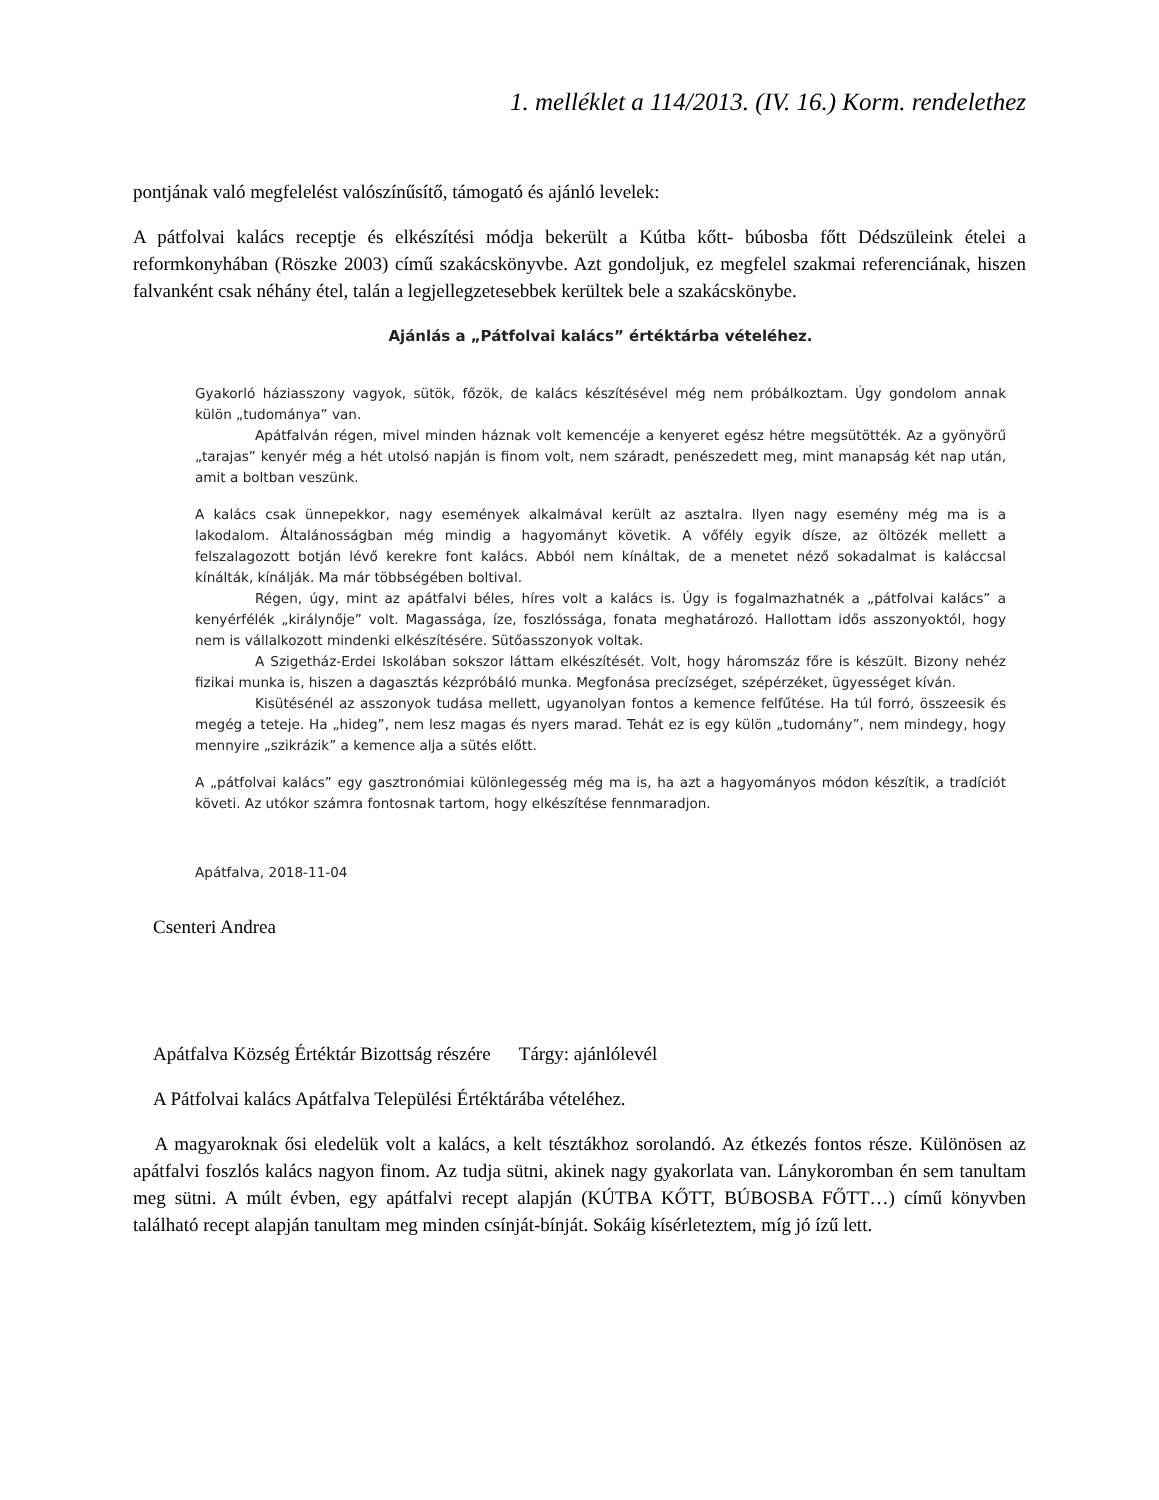1. melléklet a 114/2013. (IV. 16.) Korm. rendelethez
pontjának való megfelelést valószínűsítő, támogató és ajánló levelek:
A pátfolvai kalács receptje és elkészítési módja bekerült a Kútba kőtt- búbosba főtt Dédszüleink ételei a reformkonyhában (Röszke 2003) című szakácskönyvbe. Azt gondoljuk, ez megfelel szakmai referenciának, hiszen falvanként csak néhány étel, talán a legjellegzetesebbek kerültek bele a szakácskönybe.
Ajánlás a „Pátfolvai kalács” értéktárba vételéhez.
Gyakorló háziasszony vagyok, sütök, főzök, de kalács készítésével még nem próbálkoztam. Úgy gondolom annak külön „tudománya” van.
Apátfalván régen, mivel minden háznak volt kemencéje a kenyeret egész hétre megsütötték. Az a gyönyörű „tarajas” kenyér még a hét utolsó napján is finom volt, nem száradt, penészedett meg, mint manapság két nap után, amit a boltban veszünk.
A kalács csak ünnepekkor, nagy események alkalmával került az asztalra. Ilyen nagy esemény még ma is a lakodalom. Általánosságban még mindig a hagyományt követik. A vőfély egyik dísze, az öltözék mellett a felszalagozott botján lévő kerekre font kalács. Abból nem kínáltak, de a menetet néző sokadalmat is kaláccsal kínálták, kínálják. Ma már többségében boltival.
Régen, úgy, mint az apátfalvi béles, híres volt a kalács is. Úgy is fogalmazhatnék a „pátfolvai kalács” a kenyérfélék „királynője” volt. Magassága, íze, foszlóssága, fonata meghatározó. Hallottam idős asszonyoktól, hogy nem is vállalkozott mindenki elkészítésére. Sütőasszonyok voltak.
A Szigetház-Erdei Iskolában sokszor láttam elkészítését. Volt, hogy háromszáz főre is készült. Bizony nehéz fizikai munka is, hiszen a dagasztás kézpróbáló munka. Megfonása precízséget, szépérzéket, ügyességet kíván.
Kisütésénél az asszonyok tudása mellett, ugyanolyan fontos a kemence felfűtése. Ha túl forró, összeesik és megég a teteje. Ha „hideg”, nem lesz magas és nyers marad. Tehát ez is egy külön „tudomány”, nem mindegy, hogy mennyire „szikrázik” a kemence alja a sütés előtt.
A „pátfolvai kalács” egy gasztronómiai különlegesség még ma is, ha azt a hagyományos módon készítik, a tradíciót követi. Az utókor számra fontosnak tartom, hogy elkészítése fennmaradjon.
Apátfalva, 2018-11-04
Csenteri Andrea
Apátfalva Község Értéktár Bizottság részére Tárgy: ajánlólevél
A Pátfolvai kalács Apátfalva Települési Értéktárába vételéhez.
A magyaroknak ősi eledelük volt a kalács, a kelt tésztákhoz sorolandó. Az étkezés fontos része. Különösen az apátfalvi foszlós kalács nagyon finom. Az tudja sütni, akinek nagy gyakorlata van. Lánykoromban én sem tanultam meg sütni. A múlt évben, egy apátfalvi recept alapján (KÚTBA KŐTT, BÚBOSBA FŐTT…) című könyvben található recept alapján tanultam meg minden csínját-bínját. Sokáig kísérleteztem, míg jó ízű lett.